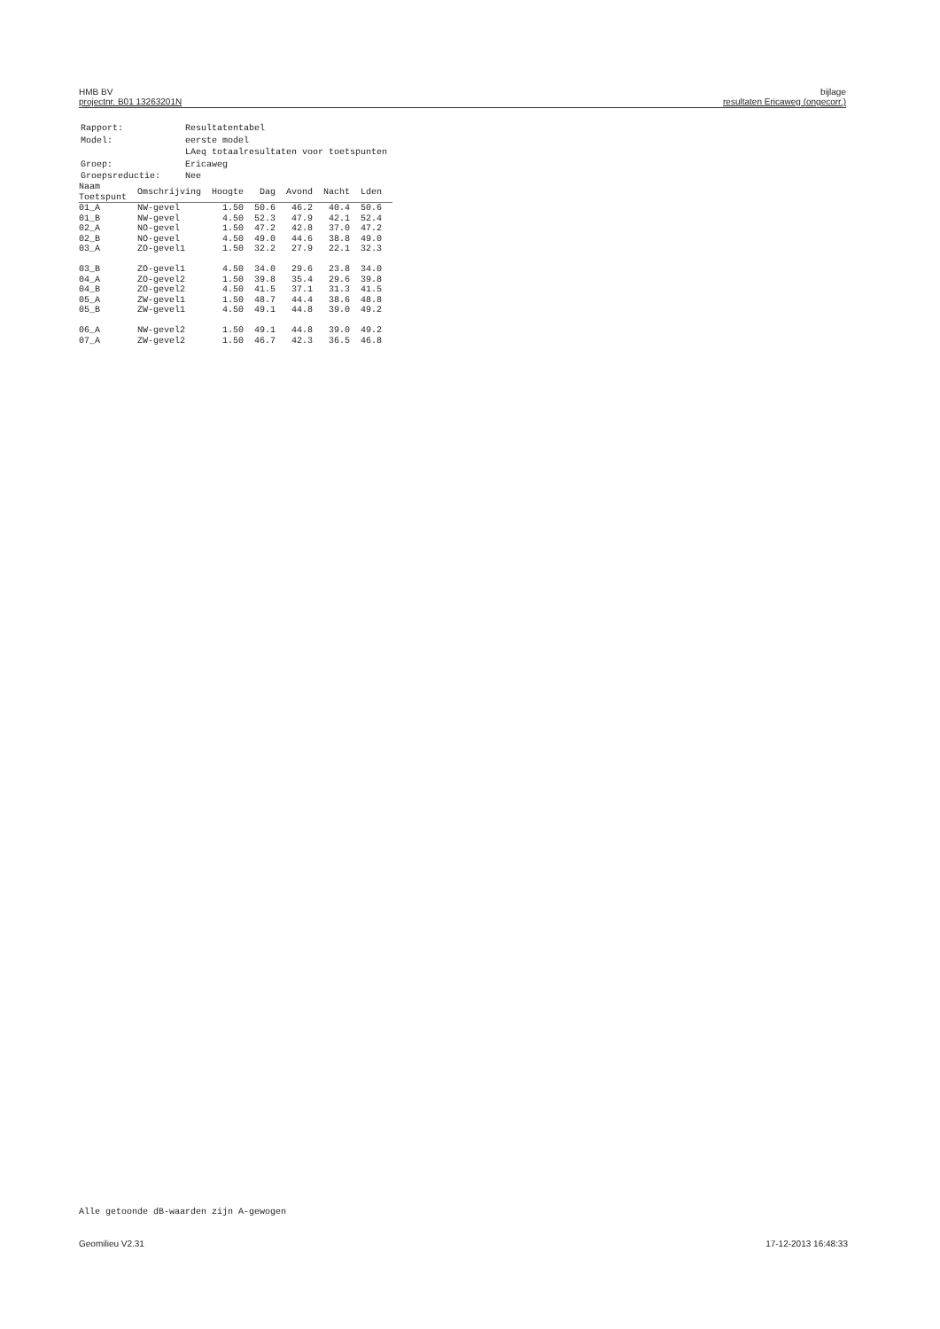HMB BV
projectnr. B01 13263201N
bijlage
resultaten Ericaweg (ongecorr.)
| Rapport: | Resultatentabel |
| Model: | eerste model |
| | LAeq totaalresultaten voor toetspunten |
| Groep: | Ericaweg |
| Groepsreductie: | Nee |
| Naam Toetspunt | Omschrijving | Hoogte | Dag | Avond | Nacht | Lden |
| --- | --- | --- | --- | --- | --- | --- |
| 01_A | NW-gevel | 1.50 | 50.6 | 46.2 | 40.4 | 50.6 |
| 01_B | NW-gevel | 4.50 | 52.3 | 47.9 | 42.1 | 52.4 |
| 02_A | NO-gevel | 1.50 | 47.2 | 42.8 | 37.0 | 47.2 |
| 02_B | NO-gevel | 4.50 | 49.0 | 44.6 | 38.8 | 49.0 |
| 03_A | ZO-gevel1 | 1.50 | 32.2 | 27.9 | 22.1 | 32.3 |
| 03_B | ZO-gevel1 | 4.50 | 34.0 | 29.6 | 23.8 | 34.0 |
| 04_A | ZO-gevel2 | 1.50 | 39.8 | 35.4 | 29.6 | 39.8 |
| 04_B | ZO-gevel2 | 4.50 | 41.5 | 37.1 | 31.3 | 41.5 |
| 05_A | ZW-gevel1 | 1.50 | 48.7 | 44.4 | 38.6 | 48.8 |
| 05_B | ZW-gevel1 | 4.50 | 49.1 | 44.8 | 39.0 | 49.2 |
| 06_A | NW-gevel2 | 1.50 | 49.1 | 44.8 | 39.0 | 49.2 |
| 07_A | ZW-gevel2 | 1.50 | 46.7 | 42.3 | 36.5 | 46.8 |
Alle getoonde dB-waarden zijn A-gewogen
Geomilieu V2.31 17-12-2013 16:48:33